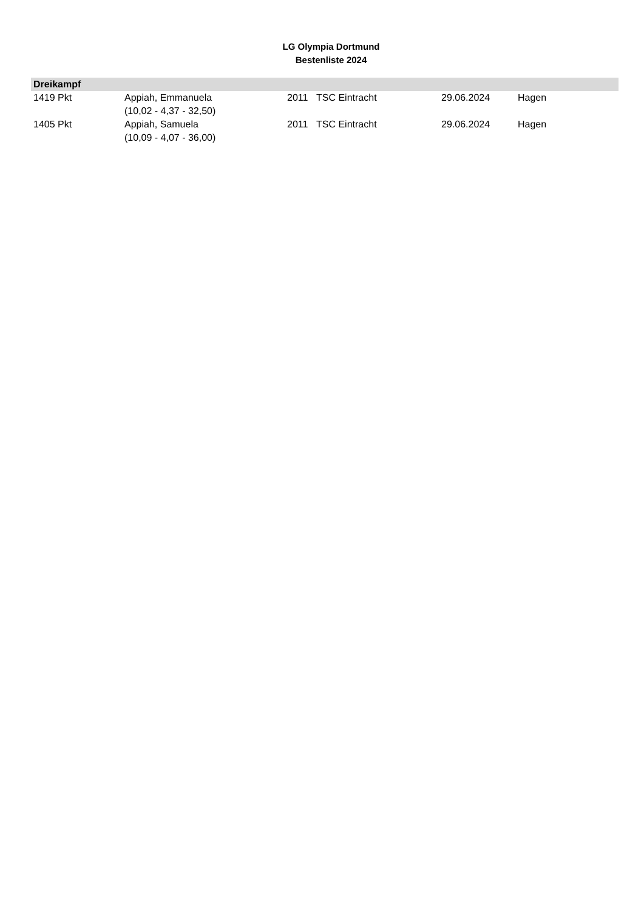LG Olympia Dortmund
Bestenliste 2024
| Dreikampf | | | | | |
| --- | --- | --- | --- | --- | --- |
| 1419 Pkt | Appiah, Emmanuela (10,02 - 4,37 - 32,50) | 2011 | TSC Eintracht | 29.06.2024 | Hagen |
| 1405 Pkt | Appiah, Samuela (10,09 - 4,07 - 36,00) | 2011 | TSC Eintracht | 29.06.2024 | Hagen |